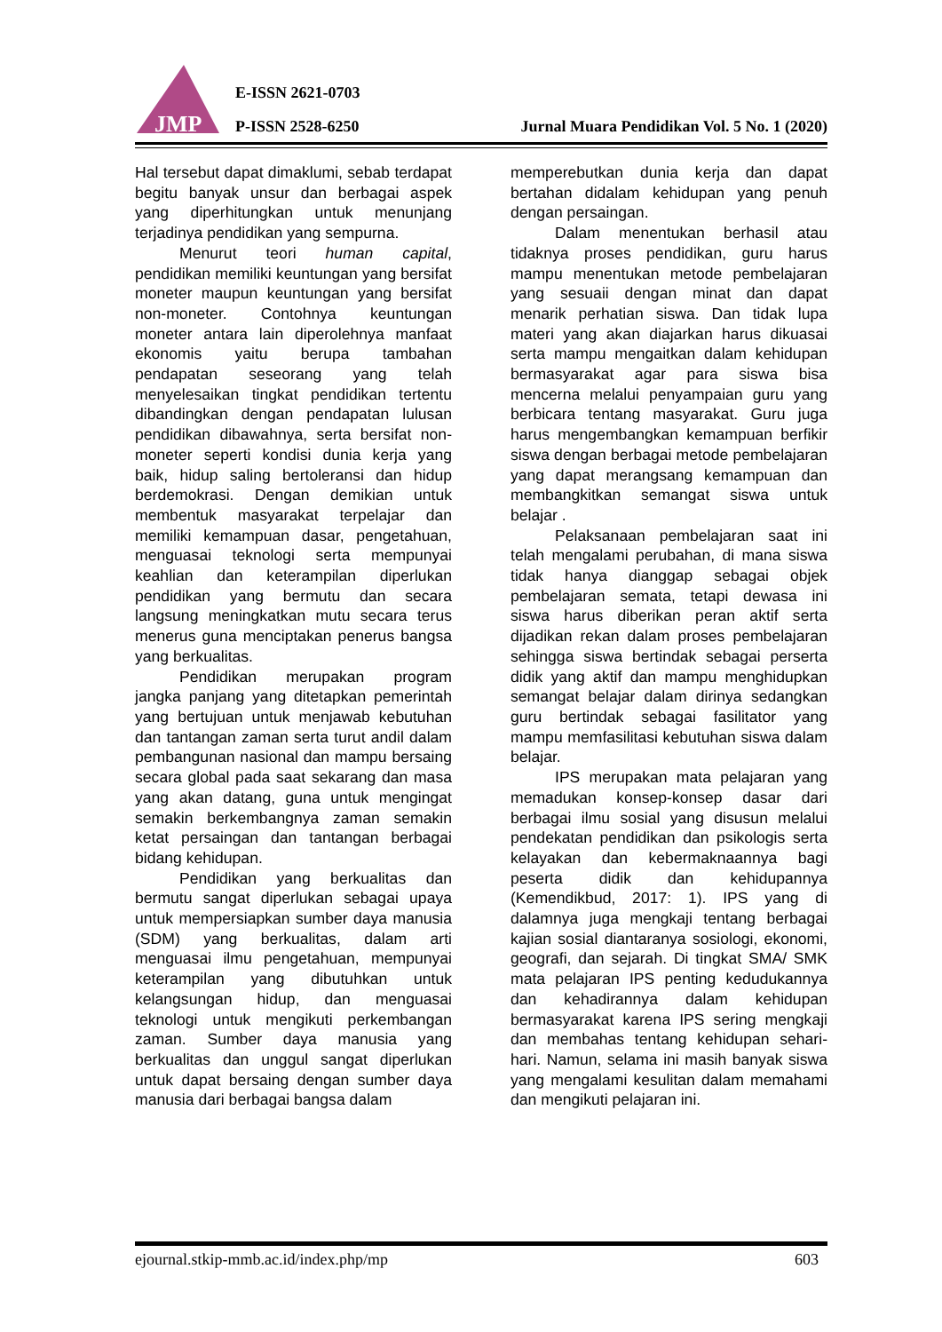JMP
E-ISSN 2621-0703
P-ISSN 2528-6250
Jurnal Muara Pendidikan Vol. 5 No. 1 (2020)
Hal tersebut dapat dimaklumi, sebab terdapat begitu banyak unsur dan berbagai aspek yang diperhitungkan untuk menunjang terjadinya pendidikan yang sempurna.
Menurut teori human capital, pendidikan memiliki keuntungan yang bersifat moneter maupun keuntungan yang bersifat non-moneter. Contohnya keuntungan moneter antara lain diperolehnya manfaat ekonomis yaitu berupa tambahan pendapatan seseorang yang telah menyelesaikan tingkat pendidikan tertentu dibandingkan dengan pendapatan lulusan pendidikan dibawahnya, serta bersifat non-moneter seperti kondisi dunia kerja yang baik, hidup saling bertoleransi dan hidup berdemokrasi. Dengan demikian untuk membentuk masyarakat terpelajar dan memiliki kemampuan dasar, pengetahuan, menguasai teknologi serta mempunyai keahlian dan keterampilan diperlukan pendidikan yang bermutu dan secara langsung meningkatkan mutu secara terus menerus guna menciptakan penerus bangsa yang berkualitas.
Pendidikan merupakan program jangka panjang yang ditetapkan pemerintah yang bertujuan untuk menjawab kebutuhan dan tantangan zaman serta turut andil dalam pembangunan nasional dan mampu bersaing secara global pada saat sekarang dan masa yang akan datang, guna untuk mengingat semakin berkembangnya zaman semakin ketat persaingan dan tantangan berbagai bidang kehidupan.
Pendidikan yang berkualitas dan bermutu sangat diperlukan sebagai upaya untuk mempersiapkan sumber daya manusia (SDM) yang berkualitas, dalam arti menguasai ilmu pengetahuan, mempunyai keterampilan yang dibutuhkan untuk kelangsungan hidup, dan menguasai teknologi untuk mengikuti perkembangan zaman. Sumber daya manusia yang berkualitas dan unggul sangat diperlukan untuk dapat bersaing dengan sumber daya manusia dari berbagai bangsa dalam
memperebutkan dunia kerja dan dapat bertahan didalam kehidupan yang penuh dengan persaingan.
Dalam menentukan berhasil atau tidaknya proses pendidikan, guru harus mampu menentukan metode pembelajaran yang sesuaii dengan minat dan dapat menarik perhatian siswa. Dan tidak lupa materi yang akan diajarkan harus dikuasai serta mampu mengaitkan dalam kehidupan bermasyarakat agar para siswa bisa mencerna melalui penyampaian guru yang berbicara tentang masyarakat. Guru juga harus mengembangkan kemampuan berfikir siswa dengan berbagai metode pembelajaran yang dapat merangsang kemampuan dan membangkitkan semangat siswa untuk belajar .
Pelaksanaan pembelajaran saat ini telah mengalami perubahan, di mana siswa tidak hanya dianggap sebagai objek pembelajaran semata, tetapi dewasa ini siswa harus diberikan peran aktif serta dijadikan rekan dalam proses pembelajaran sehingga siswa bertindak sebagai perserta didik yang aktif dan mampu menghidupkan semangat belajar dalam dirinya sedangkan guru bertindak sebagai fasilitator yang mampu memfasilitasi kebutuhan siswa dalam belajar.
IPS merupakan mata pelajaran yang memadukan konsep-konsep dasar dari berbagai ilmu sosial yang disusun melalui pendekatan pendidikan dan psikologis serta kelayakan dan kebermaknaannya bagi peserta didik dan kehidupannya (Kemendikbud, 2017: 1). IPS yang di dalamnya juga mengkaji tentang berbagai kajian sosial diantaranya sosiologi, ekonomi, geografi, dan sejarah. Di tingkat SMA/ SMK mata pelajaran IPS penting kedudukannya dan kehadirannya dalam kehidupan bermasyarakat karena IPS sering mengkaji dan membahas tentang kehidupan sehari-hari. Namun, selama ini masih banyak siswa yang mengalami kesulitan dalam memahami dan mengikuti pelajaran ini.
ejournal.stkip-mmb.ac.id/index.php/mp 603